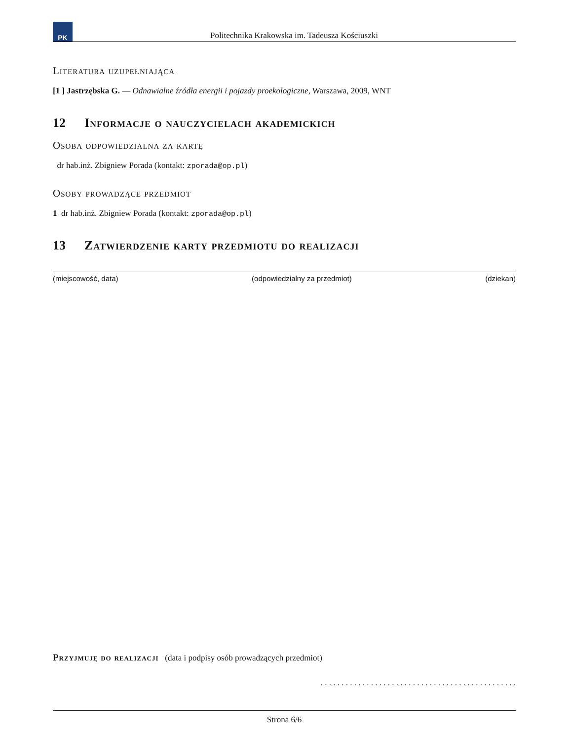PK
Politechnika Krakowska im. Tadeusza Kościuszki
Literatura uzupełniająca
[1 ] Jastrzębska G. — Odnawialne źródła energii i pojazdy proekologiczne, Warszawa, 2009, WNT
12 Informacje o nauczycielach akademickich
Osoba odpowiedzialna za kartę
dr hab.inż. Zbigniew Porada (kontakt: zporada@op.pl)
Osoby prowadzące przedmiot
1 dr hab.inż. Zbigniew Porada (kontakt: zporada@op.pl)
13 Zatwierdzenie karty przedmiotu do realizacji
(miejscowość, data) (odpowiedzialny za przedmiot) (dziekan)
Przyjmuję do realizacji (data i podpisy osób prowadzących przedmiot)
. . . . . . . . . . . . . . . . . . . . . . . . . . . . . . . . . . . . . . . . . . . . . . .
Strona 6/6